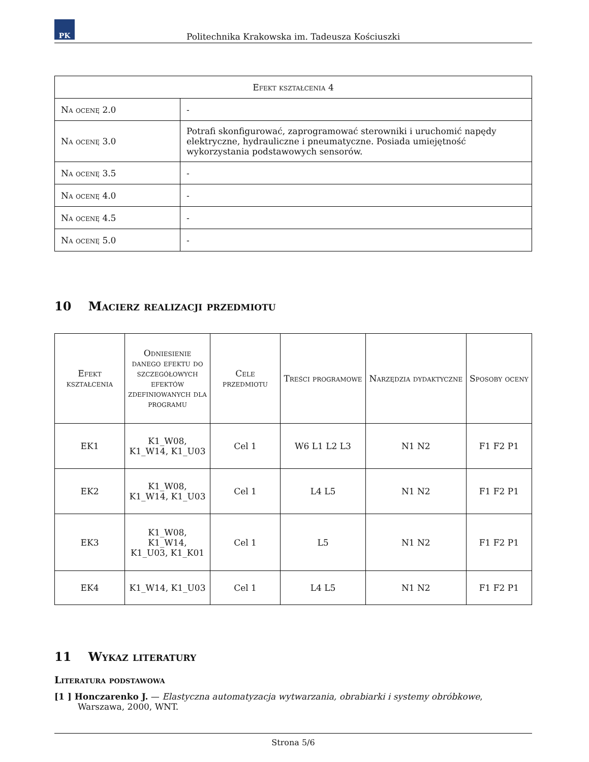PK
Politechnika Krakowska im. Tadeusza Kościuszki
| Efekt kształcenia 4 | |
| Na ocenę 2.0 | - |
| Na ocenę 3.0 | Potrafi skonfigurować, zaprogramować sterowniki i uruchomić napędy elektryczne, hydrauliczne i pneumatyczne. Posiada umiejętność wykorzystania podstawowych sensorów. |
| Na ocenę 3.5 | - |
| Na ocenę 4.0 | - |
| Na ocenę 4.5 | - |
| Na ocenę 5.0 | - |
10 Macierz realizacji przedmiotu
| Efekt kształcenia | Odniesienie danego efektu do szczegółowych efektów zdefiniowanych dla programu | Cele przedmiotu | Treści programowe | Narzędzia dydaktyczne | Sposoby oceny |
| --- | --- | --- | --- | --- | --- |
| EK1 | K1_W08, K1_W14, K1_U03 | Cel 1 | W6 L1 L2 L3 | N1 N2 | F1 F2 P1 |
| EK2 | K1_W08, K1_W14, K1_U03 | Cel 1 | L4 L5 | N1 N2 | F1 F2 P1 |
| EK3 | K1_W08, K1_W14, K1_U03, K1_K01 | Cel 1 | L5 | N1 N2 | F1 F2 P1 |
| EK4 | K1_W14, K1_U03 | Cel 1 | L4 L5 | N1 N2 | F1 F2 P1 |
11 Wykaz literatury
Literatura podstawowa
[1 ] Honczarenko J. — Elastyczna automatyzacja wytwarzania, obrabiarki i systemy obróbkowe, Warszawa, 2000, WNT.
Strona 5/6